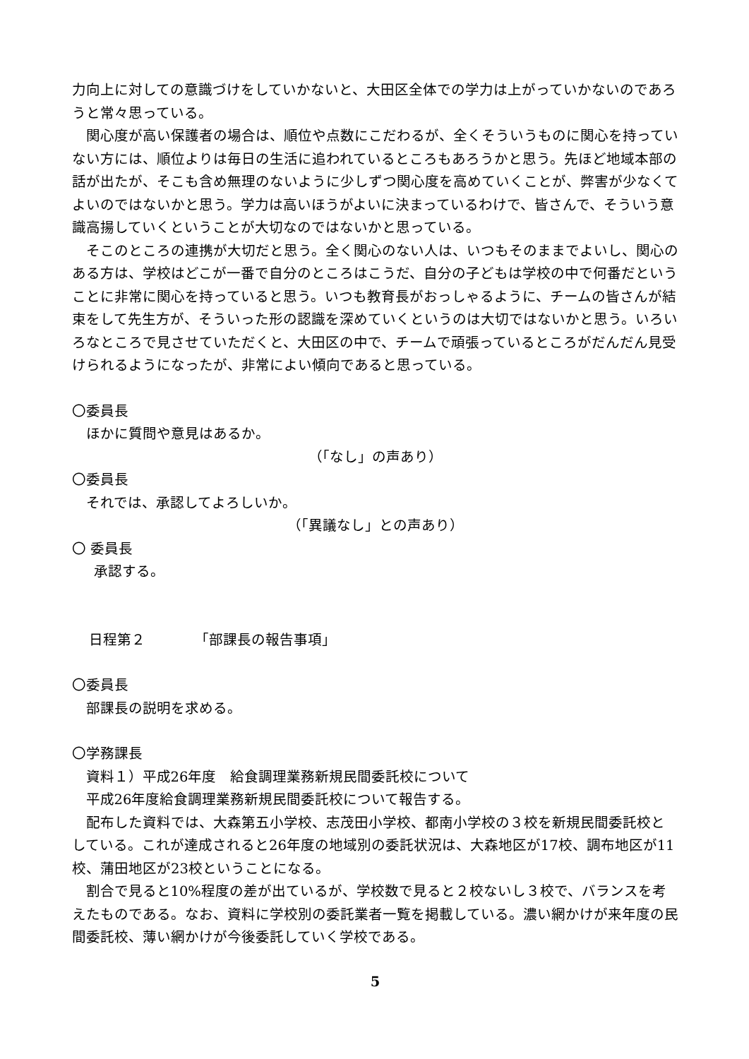力向上に対しての意識づけをしていかないと、大田区全体での学力は上がっていかないのであろうと常々思っている。
関心度が高い保護者の場合は、順位や点数にこだわるが、全くそういうものに関心を持っていない方には、順位よりは毎日の生活に追われているところもあろうかと思う。先ほど地域本部の話が出たが、そこも含め無理のないように少しずつ関心度を高めていくことが、弊害が少なくてよいのではないかと思う。学力は高いほうがよいに決まっているわけで、皆さんで、そういう意識高揚していくということが大切なのではないかと思っている。
そこのところの連携が大切だと思う。全く関心のない人は、いつもそのままでよいし、関心のある方は、学校はどこが一番で自分のところはこうだ、自分の子どもは学校の中で何番だということに非常に関心を持っていると思う。いつも教育長がおっしゃるように、チームの皆さんが結束をして先生方が、そういった形の認識を深めていくというのは大切ではないかと思う。いろいろなところで見させていただくと、大田区の中で、チームで頑張っているところがだんだん見受けられるようになったが、非常によい傾向であると思っている。
〇委員長
ほかに質問や意見はあるか。
（「なし」の声あり）
〇委員長
それでは、承認してよろしいか。
（「異議なし」との声あり）
〇 委員長
承認する。
日程第２　　　　「部課長の報告事項」
〇委員長
部課長の説明を求める。
〇学務課長
資料１）平成26年度　給食調理業務新規民間委託校について
平成26年度給食調理業務新規民間委託校について報告する。
配布した資料では、大森第五小学校、志茂田小学校、都南小学校の３校を新規民間委託校としている。これが達成されると26年度の地域別の委託状況は、大森地区が17校、調布地区が11校、蒲田地区が23校ということになる。
割合で見ると10%程度の差が出ているが、学校数で見ると２校ないし３校で、バランスを考えたものである。なお、資料に学校別の委託業者一覧を掲載している。濃い網かけが来年度の民間委託校、薄い網かけが今後委託していく学校である。
5